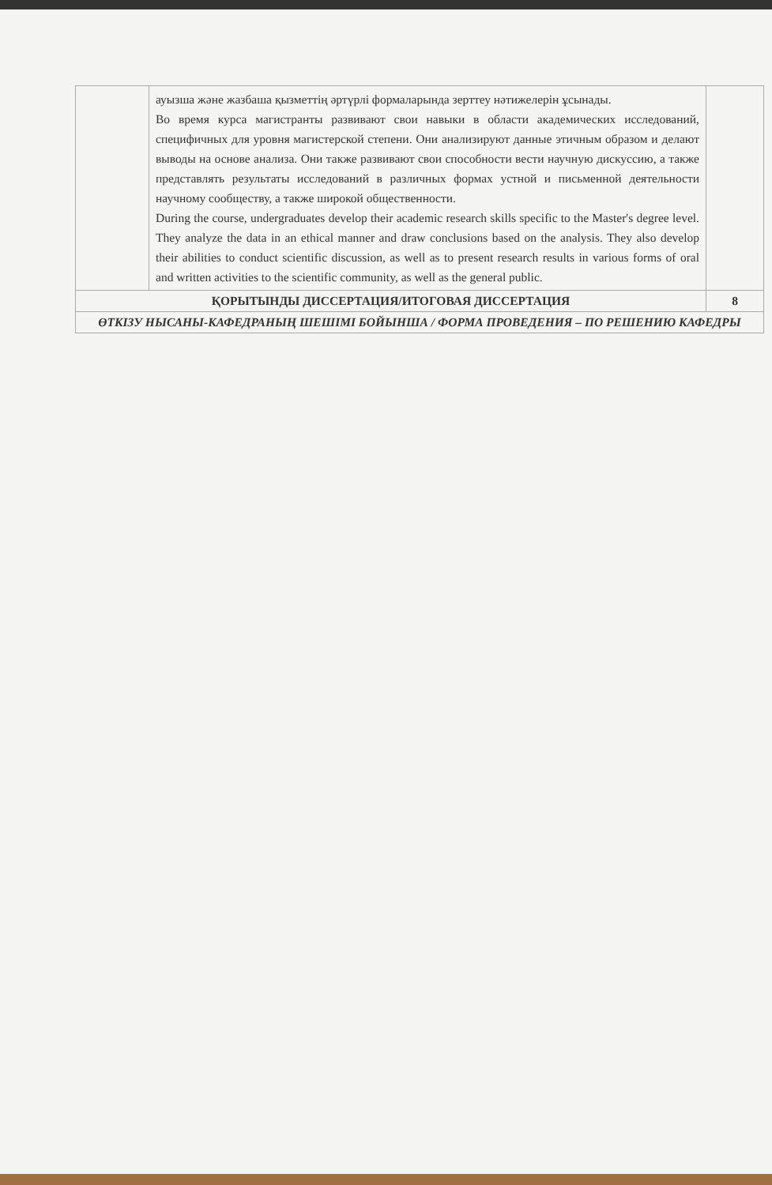| | ауызша және жазбаша қызметтің әртүрлі формаларында зерттеу нәтижелерін ұсынады. Во время курса магистранты развивают свои навыки в области академических исследований, специфичных для уровня магистерской степени. Они анализируют данные этичным образом и делают выводы на основе анализа. Они также развивают свои способности вести научную дискуссию, а также представлять результаты исследований в различных формах устной и письменной деятельности научному сообществу, а также широкой общественности. During the course, undergraduates develop their academic research skills specific to the Master's degree level. They analyze the data in an ethical manner and draw conclusions based on the analysis. They also develop their abilities to conduct scientific discussion, as well as to present research results in various forms of oral and written activities to the scientific community, as well as the general public. | |
| ҚОРЫТЫНДЫ ДИССЕРТАЦИЯ/ИТОГОВАЯ ДИССЕРТАЦИЯ | | 8 |
| ӨТКІЗУ НЫСАНЫ-КАФЕДРАНЫҢ ШЕШІМІ БОЙЫНША / ФОРМА ПРОВЕДЕНИЯ – ПО РЕШЕНИЮ КАФЕДРЫ | | |